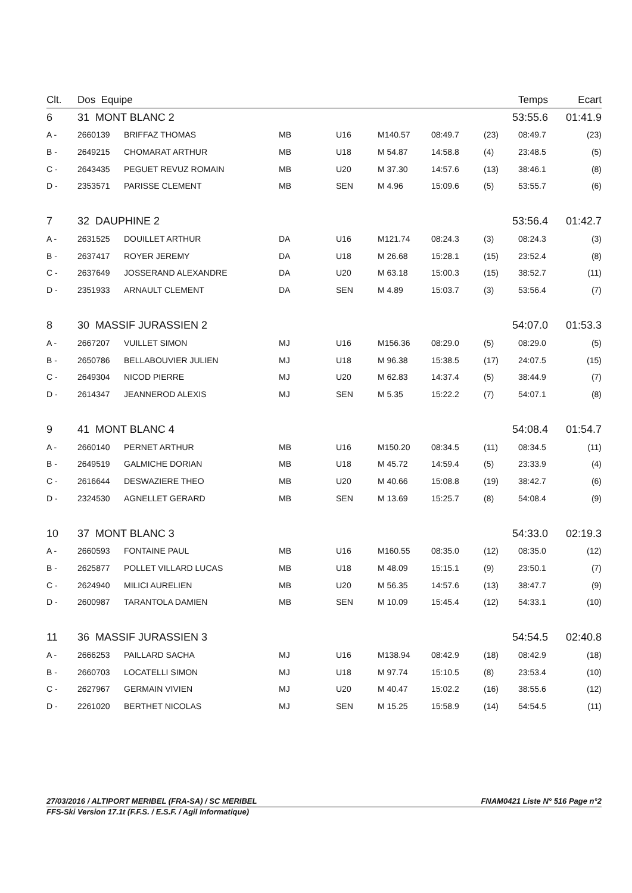| Clt. | Dos Equipe | | | | | | Temps | | Ecart |
| --- | --- | --- | --- | --- | --- | --- | --- | --- | --- |
| 6 | 31 MONT BLANC 2 | | | | | | 53:55.6 | | 01:41.9 |
| A - | 2660139 | BRIFFAZ THOMAS | MB | U16 | M140.57 | 08:49.7 | (23) | 08:49.7 | (23) |
| B - | 2649215 | CHOMARAT ARTHUR | MB | U18 | M 54.87 | 14:58.8 | (4) | 23:48.5 | (5) |
| C - | 2643435 | PEGUET REVUZ ROMAIN | MB | U20 | M 37.30 | 14:57.6 | (13) | 38:46.1 | (8) |
| D - | 2353571 | PARISSE CLEMENT | MB | SEN | M 4.96 | 15:09.6 | (5) | 53:55.7 | (6) |
| 7 | 32 DAUPHINE 2 | | | | | | 53:56.4 | | 01:42.7 |
| A - | 2631525 | DOUILLET ARTHUR | DA | U16 | M121.74 | 08:24.3 | (3) | 08:24.3 | (3) |
| B - | 2637417 | ROYER JEREMY | DA | U18 | M 26.68 | 15:28.1 | (15) | 23:52.4 | (8) |
| C - | 2637649 | JOSSERAND ALEXANDRE | DA | U20 | M 63.18 | 15:00.3 | (15) | 38:52.7 | (11) |
| D - | 2351933 | ARNAULT CLEMENT | DA | SEN | M 4.89 | 15:03.7 | (3) | 53:56.4 | (7) |
| 8 | 30 MASSIF JURASSIEN 2 | | | | | | 54:07.0 | | 01:53.3 |
| A - | 2667207 | VUILLET SIMON | MJ | U16 | M156.36 | 08:29.0 | (5) | 08:29.0 | (5) |
| B - | 2650786 | BELLABOUVIER JULIEN | MJ | U18 | M 96.38 | 15:38.5 | (17) | 24:07.5 | (15) |
| C - | 2649304 | NICOD PIERRE | MJ | U20 | M 62.83 | 14:37.4 | (5) | 38:44.9 | (7) |
| D - | 2614347 | JEANNEROD ALEXIS | MJ | SEN | M 5.35 | 15:22.2 | (7) | 54:07.1 | (8) |
| 9 | 41 MONT BLANC 4 | | | | | | 54:08.4 | | 01:54.7 |
| A - | 2660140 | PERNET ARTHUR | MB | U16 | M150.20 | 08:34.5 | (11) | 08:34.5 | (11) |
| B - | 2649519 | GALMICHE DORIAN | MB | U18 | M 45.72 | 14:59.4 | (5) | 23:33.9 | (4) |
| C - | 2616644 | DESWAZIERE THEO | MB | U20 | M 40.66 | 15:08.8 | (19) | 38:42.7 | (6) |
| D - | 2324530 | AGNELLET GERARD | MB | SEN | M 13.69 | 15:25.7 | (8) | 54:08.4 | (9) |
| 10 | 37 MONT BLANC 3 | | | | | | 54:33.0 | | 02:19.3 |
| A - | 2660593 | FONTAINE PAUL | MB | U16 | M160.55 | 08:35.0 | (12) | 08:35.0 | (12) |
| B - | 2625877 | POLLET VILLARD LUCAS | MB | U18 | M 48.09 | 15:15.1 | (9) | 23:50.1 | (7) |
| C - | 2624940 | MILICI AURELIEN | MB | U20 | M 56.35 | 14:57.6 | (13) | 38:47.7 | (9) |
| D - | 2600987 | TARANTOLA DAMIEN | MB | SEN | M 10.09 | 15:45.4 | (12) | 54:33.1 | (10) |
| 11 | 36 MASSIF JURASSIEN 3 | | | | | | 54:54.5 | | 02:40.8 |
| A - | 2666253 | PAILLARD SACHA | MJ | U16 | M138.94 | 08:42.9 | (18) | 08:42.9 | (18) |
| B - | 2660703 | LOCATELLI SIMON | MJ | U18 | M 97.74 | 15:10.5 | (8) | 23:53.4 | (10) |
| C - | 2627967 | GERMAIN VIVIEN | MJ | U20 | M 40.47 | 15:02.2 | (16) | 38:55.6 | (12) |
| D - | 2261020 | BERTHET NICOLAS | MJ | SEN | M 15.25 | 15:58.9 | (14) | 54:54.5 | (11) |
27/03/2016 / ALTIPORT MERIBEL (FRA-SA) / SC MERIBEL FNAM0421 Liste N° 516 Page n°2
FFS-Ski Version 17.1t (F.F.S. / E.S.F. / Agil Informatique)